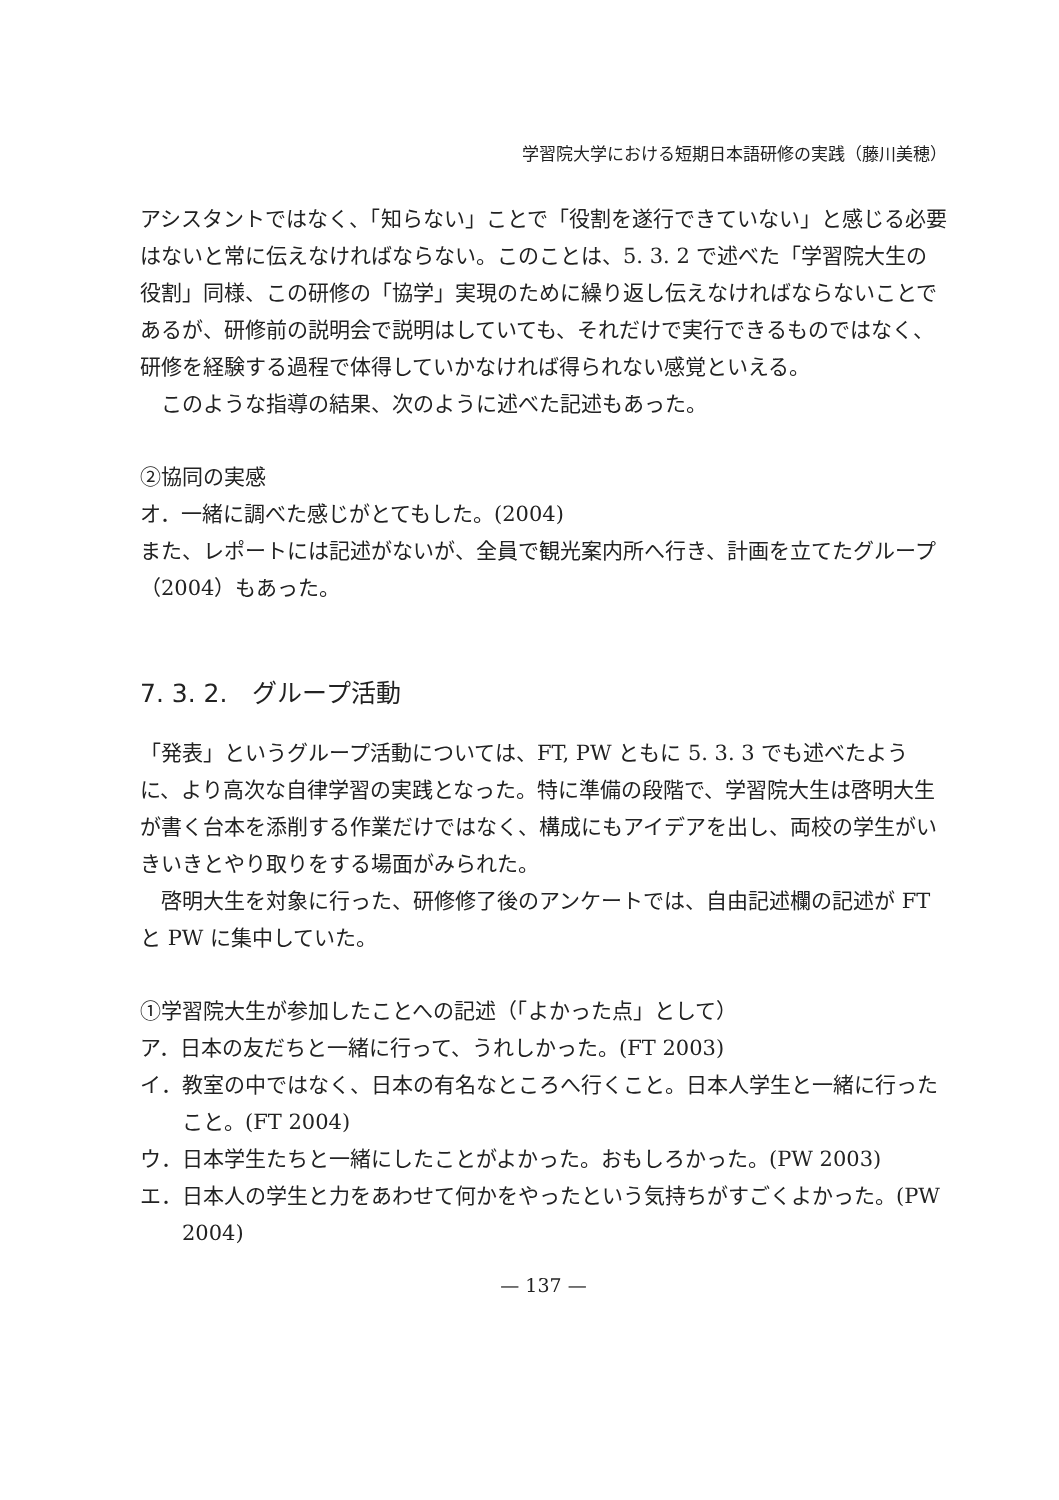学習院大学における短期日本語研修の実践（藤川美穂）
アシスタントではなく、「知らない」ことで「役割を遂行できていない」と感じる必要はないと常に伝えなければならない。このことは、5. 3. 2 で述べた「学習院大生の役割」同様、この研修の「協学」実現のために繰り返し伝えなければならないことであるが、研修前の説明会で説明はしていても、それだけで実行できるものではなく、研修を経験する過程で体得していかなければ得られない感覚といえる。
このような指導の結果、次のように述べた記述もあった。
②協同の実感
オ．一緒に調べた感じがとてもした。(2004)
また、レポートには記述がないが、全員で観光案内所へ行き、計画を立てたグループ（2004）もあった。
7. 3. 2.　グループ活動
「発表」というグループ活動については、FT, PW ともに 5. 3. 3 でも述べたように、より高次な自律学習の実践となった。特に準備の段階で、学習院大生は啓明大生が書く台本を添削する作業だけではなく、構成にもアイデアを出し、両校の学生がいきいきとやり取りをする場面がみられた。
啓明大生を対象に行った、研修修了後のアンケートでは、自由記述欄の記述が FT と PW に集中していた。
①学習院大生が参加したことへの記述（「よかった点」として）
ア．日本の友だちと一緒に行って、うれしかった。(FT 2003)
イ．教室の中ではなく、日本の有名なところへ行くこと。日本人学生と一緒に行ったこと。(FT 2004)
ウ．日本学生たちと一緒にしたことがよかった。おもしろかった。(PW 2003)
エ．日本人の学生と力をあわせて何かをやったという気持ちがすごくよかった。(PW 2004)
— 137 —